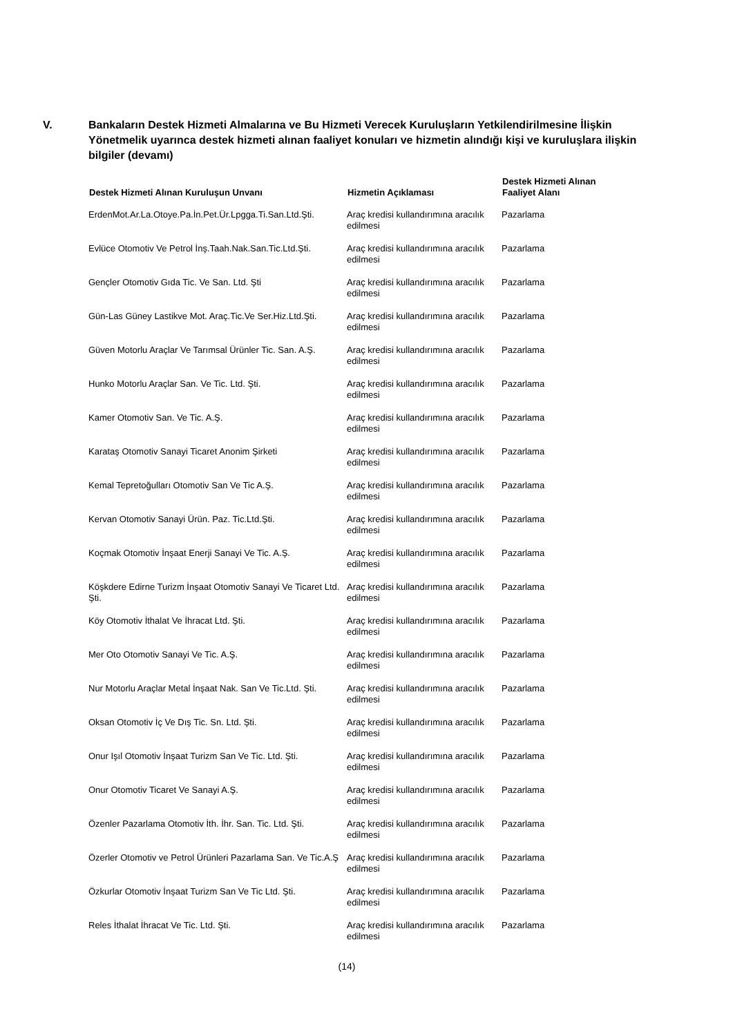V. Bankaların Destek Hizmeti Almalarına ve Bu Hizmeti Verecek Kuruluşların Yetkilendirilmesine İlişkin Yönetmelik uyarınca destek hizmeti alınan faaliyet konuları ve hizmetin alındığı kişi ve kuruluşlara ilişkin bilgiler (devamı)
| Destek Hizmeti Alınan Kuruluşun Unvanı | Hizmetin Açıklaması | Destek Hizmeti Alınan Faaliyet Alanı |
| --- | --- | --- |
| ErdenMot.Ar.La.Otoye.Pa.İn.Pet.Ür.Lpgga.Ti.San.Ltd.Şti. | Araç kredisi kullandırımına aracılık edilmesi | Pazarlama |
| Evlüce Otomotiv Ve Petrol İnş.Taah.Nak.San.Tic.Ltd.Şti. | Araç kredisi kullandırımına aracılık edilmesi | Pazarlama |
| Gençler Otomotiv Gıda Tic. Ve San. Ltd. Şti | Araç kredisi kullandırımına aracılık edilmesi | Pazarlama |
| Gün-Las Güney Lastikve Mot. Araç.Tic.Ve Ser.Hiz.Ltd.Şti. | Araç kredisi kullandırımına aracılık edilmesi | Pazarlama |
| Güven Motorlu Araçlar Ve Tarımsal Ürünler Tic. San. A.Ş. | Araç kredisi kullandırımına aracılık edilmesi | Pazarlama |
| Hunko Motorlu Araçlar San. Ve Tic. Ltd. Şti. | Araç kredisi kullandırımına aracılık edilmesi | Pazarlama |
| Kamer Otomotiv San. Ve Tic. A.Ş. | Araç kredisi kullandırımına aracılık edilmesi | Pazarlama |
| Karataş Otomotiv Sanayi Ticaret Anonim Şirketi | Araç kredisi kullandırımına aracılık edilmesi | Pazarlama |
| Kemal Tepretoğulları Otomotiv San Ve Tic A.Ş. | Araç kredisi kullandırımına aracılık edilmesi | Pazarlama |
| Kervan Otomotiv Sanayi Ürün. Paz. Tic.Ltd.Şti. | Araç kredisi kullandırımına aracılık edilmesi | Pazarlama |
| Koçmak Otomotiv İnşaat Enerji Sanayi Ve Tic. A.Ş. | Araç kredisi kullandırımına aracılık edilmesi | Pazarlama |
| Köşkdere Edirne Turizm İnşaat Otomotiv Sanayi Ve Ticaret Ltd. Şti. | Araç kredisi kullandırımına aracılık edilmesi | Pazarlama |
| Köy Otomotiv İthalat Ve İhracat Ltd. Şti. | Araç kredisi kullandırımına aracılık edilmesi | Pazarlama |
| Mer Oto Otomotiv Sanayi Ve Tic. A.Ş. | Araç kredisi kullandırımına aracılık edilmesi | Pazarlama |
| Nur Motorlu Araçlar Metal İnşaat Nak. San Ve Tic.Ltd. Şti. | Araç kredisi kullandırımına aracılık edilmesi | Pazarlama |
| Oksan Otomotiv İç Ve Dış Tic. Sn. Ltd. Şti. | Araç kredisi kullandırımına aracılık edilmesi | Pazarlama |
| Onur Işıl Otomotiv İnşaat Turizm San Ve Tic. Ltd. Şti. | Araç kredisi kullandırımına aracılık edilmesi | Pazarlama |
| Onur Otomotiv Ticaret Ve Sanayi A.Ş. | Araç kredisi kullandırımına aracılık edilmesi | Pazarlama |
| Özenler Pazarlama Otomotiv İth. İhr. San. Tic. Ltd. Şti. | Araç kredisi kullandırımına aracılık edilmesi | Pazarlama |
| Özerler Otomotiv ve Petrol Ürünleri Pazarlama San. Ve Tic.A.Ş | Araç kredisi kullandırımına aracılık edilmesi | Pazarlama |
| Özkurlar Otomotiv İnşaat Turizm San Ve Tic Ltd. Şti. | Araç kredisi kullandırımına aracılık edilmesi | Pazarlama |
| Reles İthalat İhracat Ve Tic. Ltd. Şti. | Araç kredisi kullandırımına aracılık edilmesi | Pazarlama |
(14)